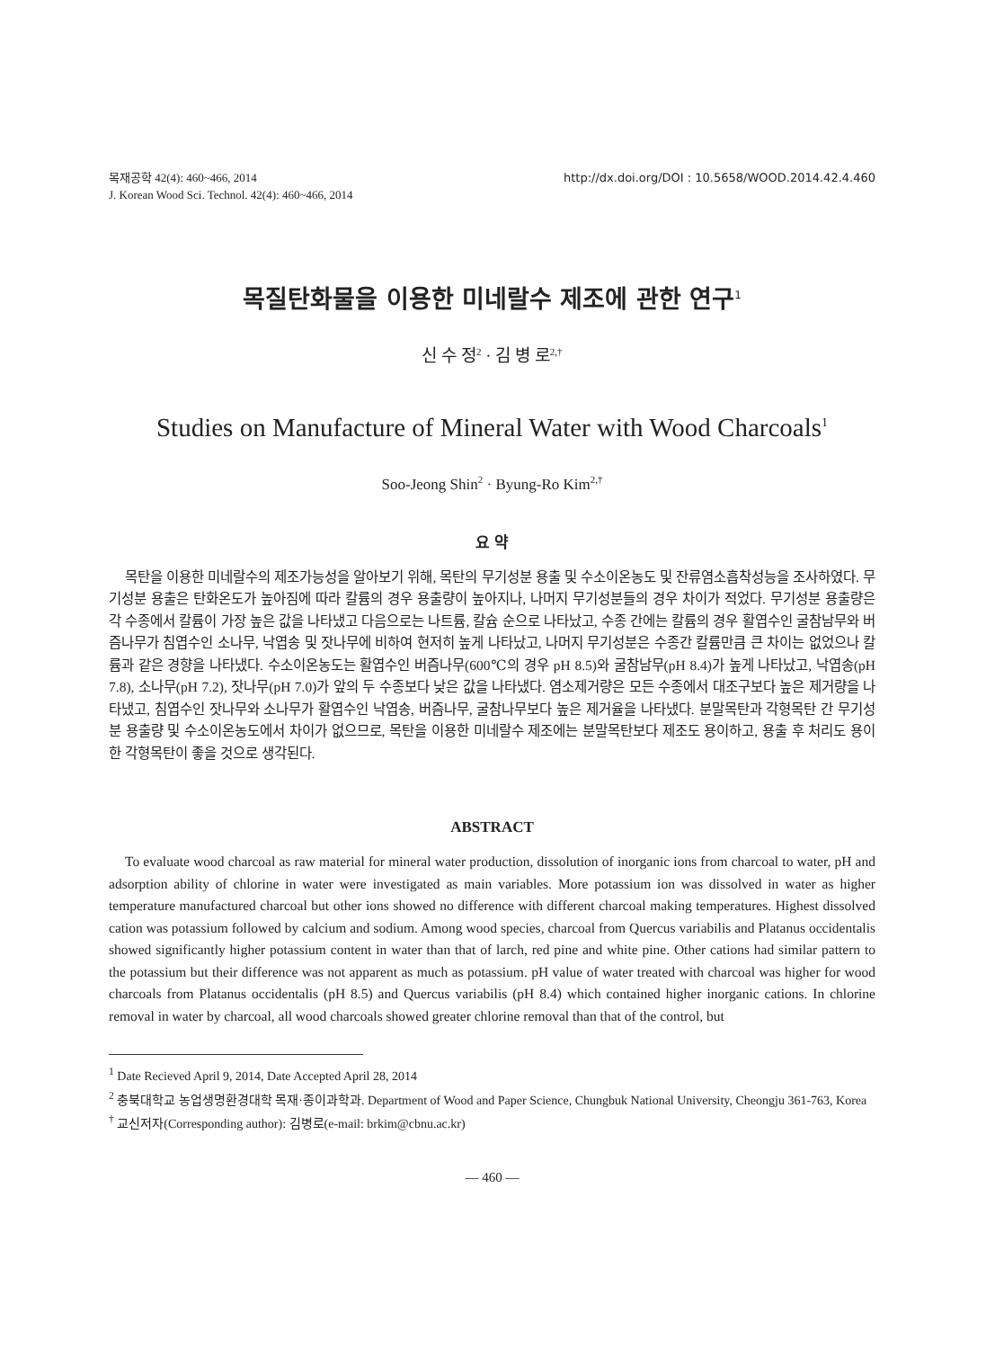목재공학 42(4): 460~466, 2014
J. Korean Wood Sci. Technol. 42(4): 460~466, 2014
http://dx.doi.org/DOI : 10.5658/WOOD.2014.42.4.460
목질탄화물을 이용한 미네랄수 제조에 관한 연구<sup>1</sup>
신 수 정<sup>2</sup> · 김 병 로<sup>2,†</sup>
Studies on Manufacture of Mineral Water with Wood Charcoals<sup>1</sup>
Soo-Jeong Shin<sup>2</sup> · Byung-Ro Kim<sup>2,†</sup>
요 약
목탄을 이용한 미네랄수의 제조가능성을 알아보기 위해, 목탄의 무기성분 용출 및 수소이온농도 및 잔류염소흡착성능을 조사하였다. 무기성분 용출은 탄화온도가 높아짐에 따라 칼륨의 경우 용출량이 높아지나, 나머지 무기성분들의 경우 차이가 적었다. 무기성분 용출량은 각 수종에서 칼륨이 가장 높은 값을 나타냈고 다음으로는 나트륨, 칼슘 순으로 나타났고, 수종 간에는 칼륨의 경우 활엽수인 굴참남무와 버즘나무가 침엽수인 소나무, 낙엽송 및 잣나무에 비하여 현저히 높게 나타났고, 나머지 무기성분은 수종간 칼륨만큼 큰 차이는 없었으나 칼륨과 같은 경향을 나타냈다. 수소이온농도는 활엽수인 버즘나무(600℃의 경우 pH 8.5)와 굴참남무(pH 8.4)가 높게 나타났고, 낙엽송(pH 7.8), 소나무(pH 7.2), 잣나무(pH 7.0)가 앞의 두 수종보다 낮은 값을 나타냈다. 염소제거량은 모든 수종에서 대조구보다 높은 제거량을 나타냈고, 침엽수인 잣나무와 소나무가 활엽수인 낙엽송, 버즘나무, 굴참나무보다 높은 제거율을 나타냈다. 분말목탄과 각형목탄 간 무기성분 용출량 및 수소이온농도에서 차이가 없으므로, 목탄을 이용한 미네랄수 제조에는 분말목탄보다 제조도 용이하고, 용출 후 처리도 용이한 각형목탄이 좋을 것으로 생각된다.
ABSTRACT
To evaluate wood charcoal as raw material for mineral water production, dissolution of inorganic ions from charcoal to water, pH and adsorption ability of chlorine in water were investigated as main variables. More potassium ion was dissolved in water as higher temperature manufactured charcoal but other ions showed no difference with different charcoal making temperatures. Highest dissolved cation was potassium followed by calcium and sodium. Among wood species, charcoal from Quercus variabilis and Platanus occidentalis showed significantly higher potassium content in water than that of larch, red pine and white pine. Other cations had similar pattern to the potassium but their difference was not apparent as much as potassium. pH value of water treated with charcoal was higher for wood charcoals from Platanus occidentalis (pH 8.5) and Quercus variabilis (pH 8.4) which contained higher inorganic cations. In chlorine removal in water by charcoal, all wood charcoals showed greater chlorine removal than that of the control, but
<sup>1</sup> Date Recieved April 9, 2014, Date Accepted April 28, 2014
<sup>2</sup> 충북대학교 농업생명환경대학 목재·종이과학과. Department of Wood and Paper Science, Chungbuk National University, Cheongju 361-763, Korea
<sup>†</sup> 교신저자(Corresponding author): 김병로(e-mail: brkim@cbnu.ac.kr)
— 460 —